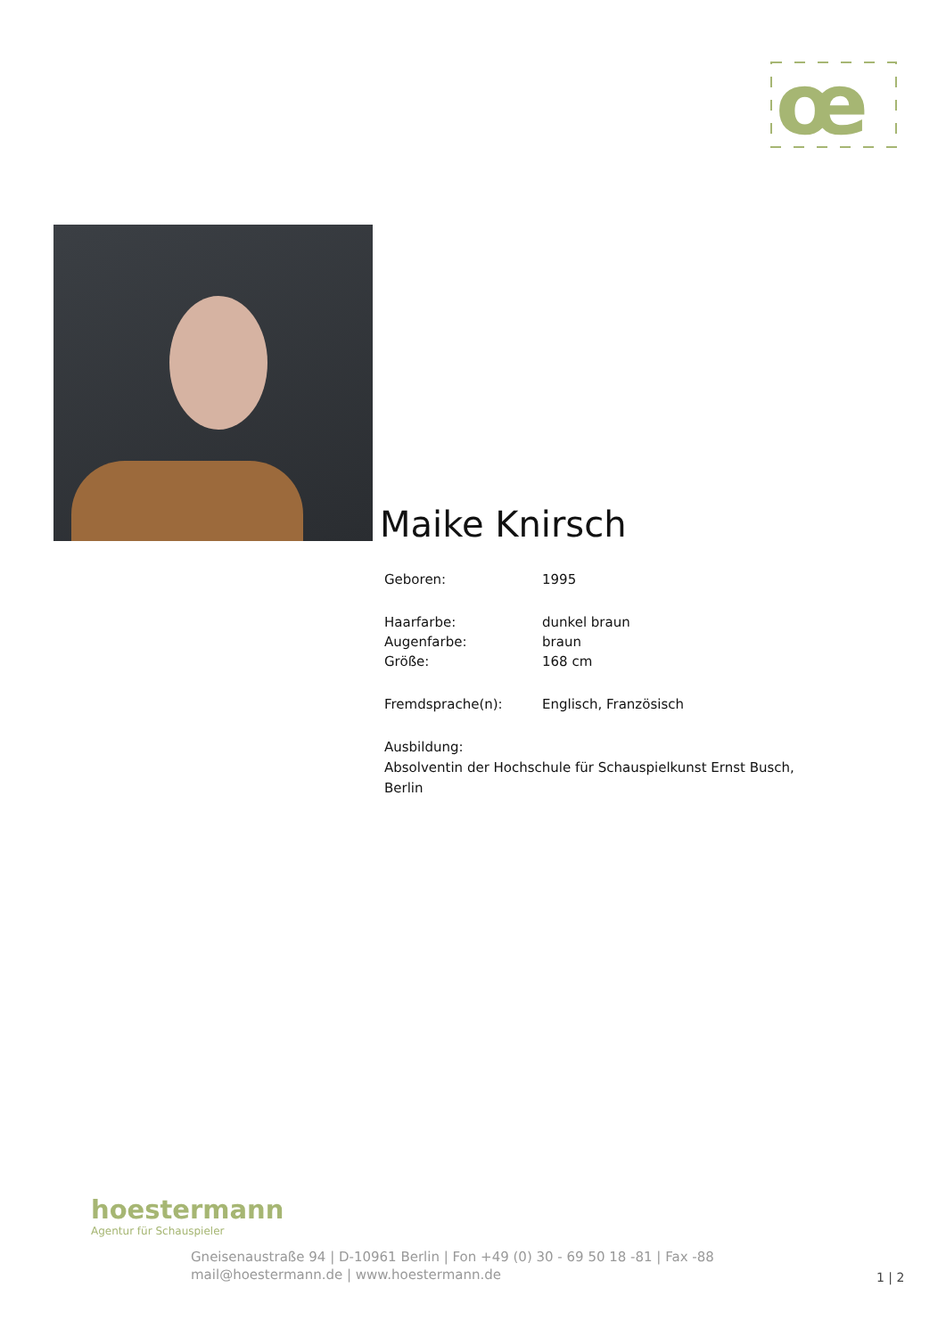œ
Maike Knirsch
| Geboren: | 1995 |
| Haarfarbe: | dunkel braun |
| Augenfarbe: | braun |
| Größe: | 168 cm |
| Fremdsprache(n): | Englisch, Französisch |
Ausbildung:
Absolventin der Hochschule für Schauspielkunst Ernst Busch, Berlin
hoestermann
Agentur für Schauspieler
Gneisenaustraße 94 | D-10961 Berlin | Fon +49 (0) 30 - 69 50 18 -81 | Fax -88
mail@hoestermann.de | www.hoestermann.de
1 | 2